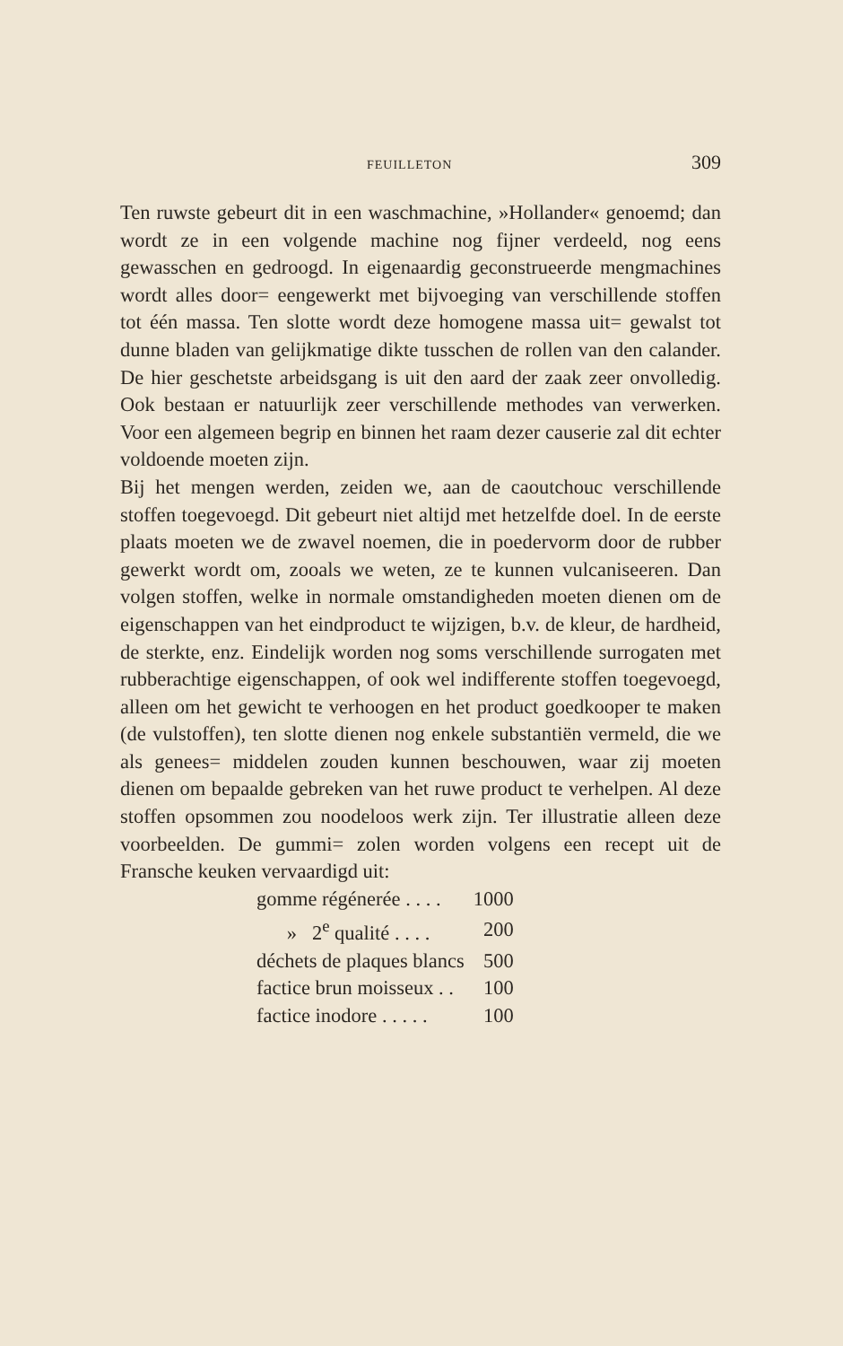FEUILLETON 309
Ten ruwste gebeurt dit in een waschmachine, »Hollander« genoemd; dan wordt ze in een volgende machine nog fijner verdeeld, nog eens gewasschen en gedroogd. In eigenaardig geconstrueerde mengmachines wordt alles door= eengewerkt met bijvoeging van verschillende stoffen tot één massa. Ten slotte wordt deze homogene massa uit= gewalst tot dunne bladen van gelijkmatige dikte tusschen de rollen van den calander. De hier geschetste arbeidsgang is uit den aard der zaak zeer onvolledig. Ook bestaan er natuurlijk zeer verschillende methodes van verwerken. Voor een algemeen begrip en binnen het raam dezer causerie zal dit echter voldoende moeten zijn.
Bij het mengen werden, zeiden we, aan de caoutchouc verschillende stoffen toegevoegd. Dit gebeurt niet altijd met hetzelfde doel. In de eerste plaats moeten we de zwavel noemen, die in poedervorm door de rubber gewerkt wordt om, zooals we weten, ze te kunnen vulcaniseeren. Dan volgen stoffen, welke in normale omstandigheden moeten dienen om de eigenschappen van het eindproduct te wijzigen, b.v. de kleur, de hardheid, de sterkte, enz. Eindelijk worden nog soms verschillende surrogaten met rubberachtige eigenschappen, of ook wel indifferente stoffen toegevoegd, alleen om het gewicht te verhoogen en het product goedkooper te maken (de vulstoffen), ten slotte dienen nog enkele substantiën vermeld, die we als genees= middelen zouden kunnen beschouwen, waar zij moeten dienen om bepaalde gebreken van het ruwe product te verhelpen. Al deze stoffen opsommen zou noodeloos werk zijn. Ter illustratie alleen deze voorbeelden. De gummi= zolen worden volgens een recept uit de Fransche keuken vervaardigd uit:
| gomme régénerée . . . . | 1000 |
| » 2<sup>e</sup> qualité . . . . | 200 |
| déchets de plaques blancs | 500 |
| factice brun moisseux . . | 100 |
| factice inodore . . . . . | 100 |